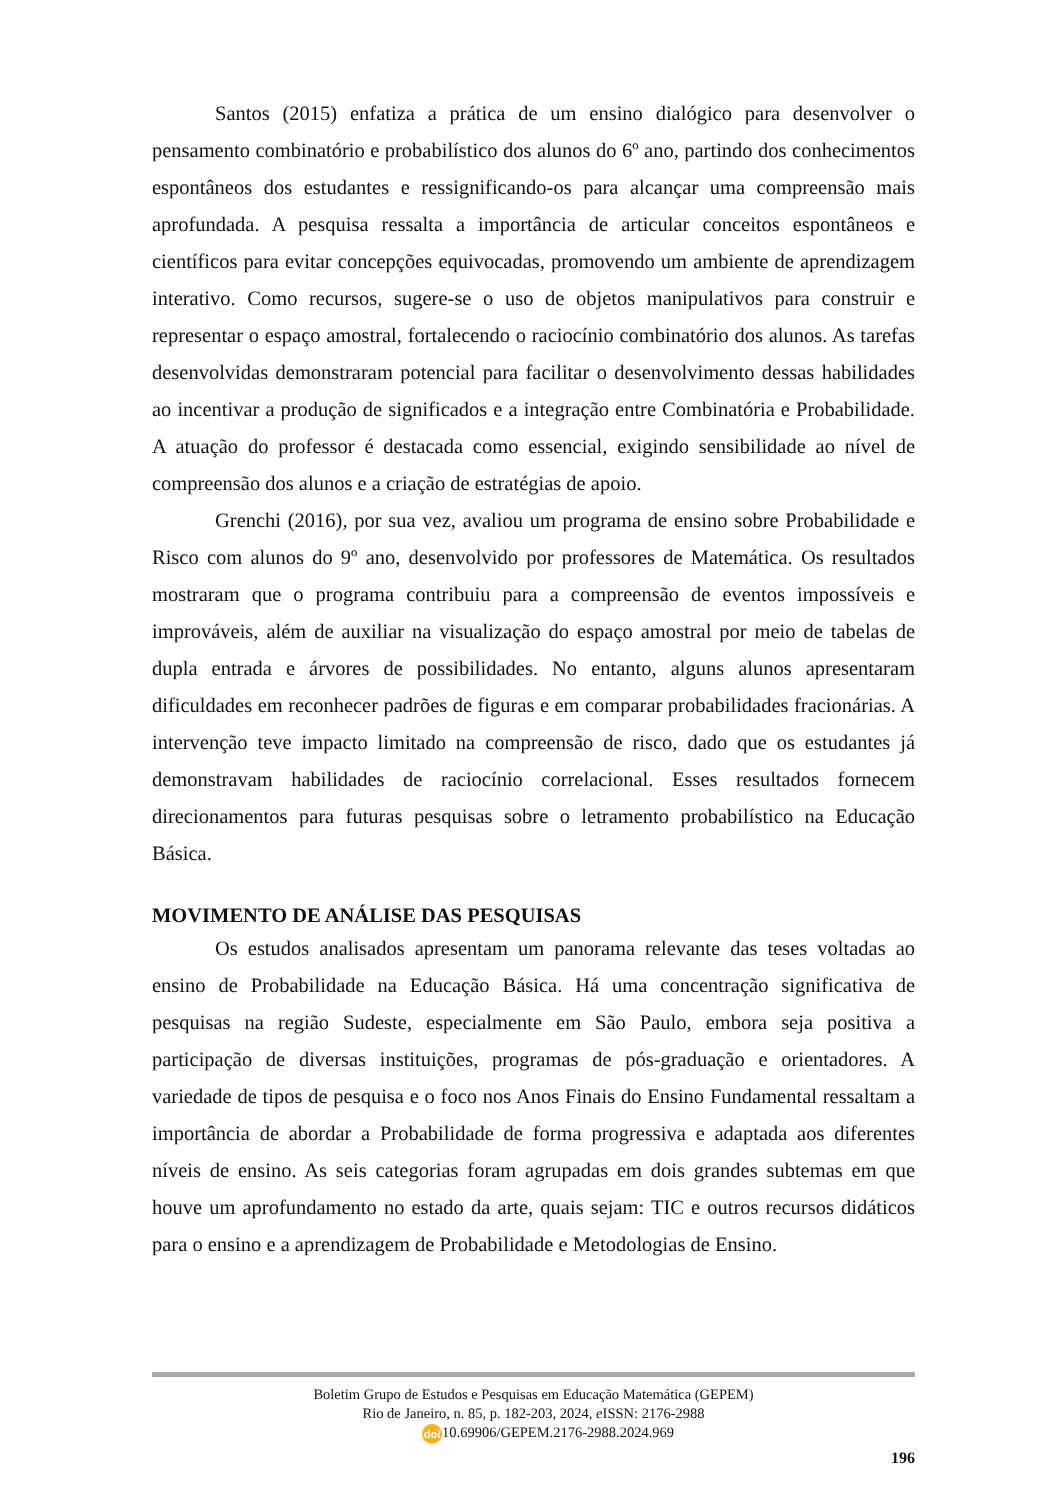Santos (2015) enfatiza a prática de um ensino dialógico para desenvolver o pensamento combinatório e probabilístico dos alunos do 6º ano, partindo dos conhecimentos espontâneos dos estudantes e ressignificando-os para alcançar uma compreensão mais aprofundada. A pesquisa ressalta a importância de articular conceitos espontâneos e científicos para evitar concepções equivocadas, promovendo um ambiente de aprendizagem interativo. Como recursos, sugere-se o uso de objetos manipulativos para construir e representar o espaço amostral, fortalecendo o raciocínio combinatório dos alunos. As tarefas desenvolvidas demonstraram potencial para facilitar o desenvolvimento dessas habilidades ao incentivar a produção de significados e a integração entre Combinatória e Probabilidade. A atuação do professor é destacada como essencial, exigindo sensibilidade ao nível de compreensão dos alunos e a criação de estratégias de apoio.
Grenchi (2016), por sua vez, avaliou um programa de ensino sobre Probabilidade e Risco com alunos do 9º ano, desenvolvido por professores de Matemática. Os resultados mostraram que o programa contribuiu para a compreensão de eventos impossíveis e improváveis, além de auxiliar na visualização do espaço amostral por meio de tabelas de dupla entrada e árvores de possibilidades. No entanto, alguns alunos apresentaram dificuldades em reconhecer padrões de figuras e em comparar probabilidades fracionárias. A intervenção teve impacto limitado na compreensão de risco, dado que os estudantes já demonstravam habilidades de raciocínio correlacional. Esses resultados fornecem direcionamentos para futuras pesquisas sobre o letramento probabilístico na Educação Básica.
MOVIMENTO DE ANÁLISE DAS PESQUISAS
Os estudos analisados apresentam um panorama relevante das teses voltadas ao ensino de Probabilidade na Educação Básica. Há uma concentração significativa de pesquisas na região Sudeste, especialmente em São Paulo, embora seja positiva a participação de diversas instituições, programas de pós-graduação e orientadores. A variedade de tipos de pesquisa e o foco nos Anos Finais do Ensino Fundamental ressaltam a importância de abordar a Probabilidade de forma progressiva e adaptada aos diferentes níveis de ensino. As seis categorias foram agrupadas em dois grandes subtemas em que houve um aprofundamento no estado da arte, quais sejam: TIC e outros recursos didáticos para o ensino e a aprendizagem de Probabilidade e Metodologias de Ensino.
Boletim Grupo de Estudos e Pesquisas em Educação Matemática (GEPEM)
Rio de Janeiro, n. 85, p. 182-203, 2024, e ISSN: 2176-2988
doi 10.69906/GEPEM.2176-2988.2024.969
196